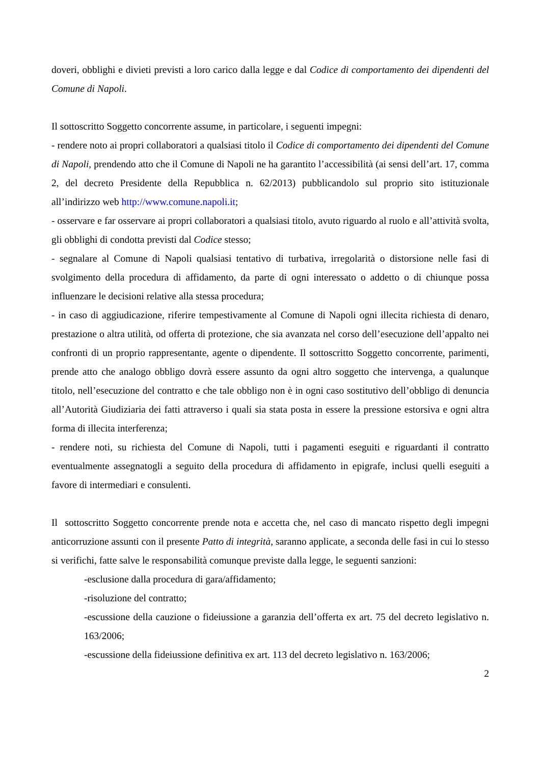doveri, obblighi e divieti previsti a loro carico dalla legge e dal Codice di comportamento dei dipendenti del Comune di Napoli.
Il sottoscritto Soggetto concorrente assume, in particolare, i seguenti impegni:
- rendere noto ai propri collaboratori a qualsiasi titolo il Codice di comportamento dei dipendenti del Comune di Napoli, prendendo atto che il Comune di Napoli ne ha garantito l’accessibilità (ai sensi dell’art. 17, comma 2, del decreto Presidente della Repubblica n. 62/2013) pubblicandolo sul proprio sito istituzionale all’indirizzo web http://www.comune.napoli.it;
- osservare e far osservare ai propri collaboratori a qualsiasi titolo, avuto riguardo al ruolo e all’attività svolta, gli obblighi di condotta previsti dal Codice stesso;
- segnalare al Comune di Napoli qualsiasi tentativo di turbativa, irregolarità o distorsione nelle fasi di svolgimento della procedura di affidamento, da parte di ogni interessato o addetto o di chiunque possa influenzare le decisioni relative alla stessa procedura;
- in caso di aggiudicazione, riferire tempestivamente al Comune di Napoli ogni illecita richiesta di denaro, prestazione o altra utilità, od offerta di protezione, che sia avanzata nel corso dell’esecuzione dell’appalto nei confronti di un proprio rappresentante, agente o dipendente. Il sottoscritto Soggetto concorrente, parimenti, prende atto che analogo obbligo dovrà essere assunto da ogni altro soggetto che intervenga, a qualunque titolo, nell’esecuzione del contratto e che tale obbligo non è in ogni caso sostitutivo dell’obbligo di denuncia all’Autorità Giudiziaria dei fatti attraverso i quali sia stata posta in essere la pressione estorsiva e ogni altra forma di illecita interferenza;
- rendere noti, su richiesta del Comune di Napoli, tutti i pagamenti eseguiti e riguardanti il contratto eventualmente assegnatogli a seguito della procedura di affidamento in epigrafe, inclusi quelli eseguiti a favore di intermediari e consulenti.
Il sottoscritto Soggetto concorrente prende nota e accetta che, nel caso di mancato rispetto degli impegni anticorruzione assunti con il presente Patto di integrità, saranno applicate, a seconda delle fasi in cui lo stesso si verifichi, fatte salve le responsabilità comunque previste dalla legge, le seguenti sanzioni:
-esclusione dalla procedura di gara/affidamento;
-risoluzione del contratto;
-escussione della cauzione o fideiussione a garanzia dell’offerta ex art. 75 del decreto legislativo n. 163/2006;
-escussione della fideiussione definitiva ex art. 113 del decreto legislativo n. 163/2006;
2